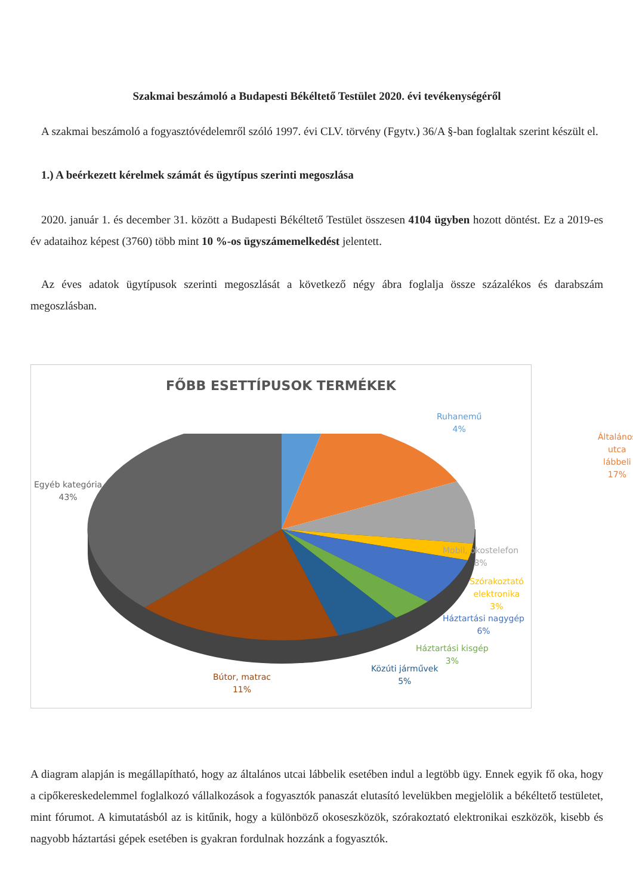Szakmai beszámoló a Budapesti Békéltető Testület 2020. évi tevékenységéről
A szakmai beszámoló a fogyasztóvédelemről szóló 1997. évi CLV. törvény (Fgytv.) 36/A §-ban foglaltak szerint készült el.
1.) A beérkezett kérelmek számát és ügytípus szerinti megoszlása
2020. január 1. és december 31. között a Budapesti Békéltető Testület összesen 4104 ügyben hozott döntést. Ez a 2019-es év adataihoz képest (3760) több mint 10 %-os ügyszámemelkedést jelentett.
Az éves adatok ügytípusok szerinti megoszlását a következő négy ábra foglalja össze százalékos és darabszám megoszlásban.
FŐBB ESETTÍPUSOK TERMÉKEK
Ruhanemű
4%
Általános utca
lábbeli
17%
Egyéb kategória
43%
Mobil, okostelefon
8%
Szórakoztató
elektronika
3%
Háztartási nagygép
6%
Háztartási kisgép
3%
Közúti járművek
5%
Bútor, matrac
11%
A diagram alapján is megállapítható, hogy az általános utcai lábbelik esetében indul a legtöbb ügy. Ennek egyik fő oka, hogy a cipőkereskedelemmel foglalkozó vállalkozások a fogyasztók panaszát elutasító levelükben megjelölik a békéltető testületet, mint fórumot. A kimutatásból az is kitűnik, hogy a különböző okoseszközök, szórakoztató elektronikai eszközök, kisebb és nagyobb háztartási gépek esetében is gyakran fordulnak hozzánk a fogyasztók.